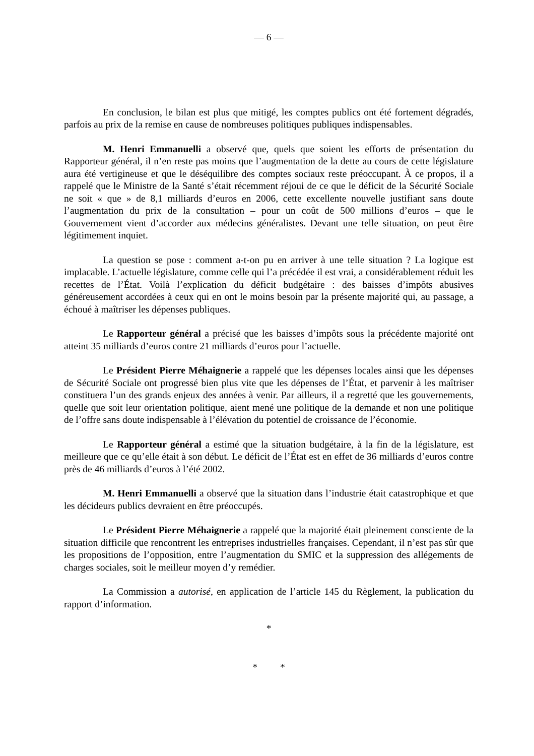— 6 —
En conclusion, le bilan est plus que mitigé, les comptes publics ont été fortement dégradés, parfois au prix de la remise en cause de nombreuses politiques publiques indispensables.
M. Henri Emmanuelli a observé que, quels que soient les efforts de présentation du Rapporteur général, il n’en reste pas moins que l’augmentation de la dette au cours de cette législature aura été vertigineuse et que le déséquilibre des comptes sociaux reste préoccupant. À ce propos, il a rappelé que le Ministre de la Santé s’était récemment réjoui de ce que le déficit de la Sécurité Sociale ne soit « que » de 8,1 milliards d’euros en 2006, cette excellente nouvelle justifiant sans doute l’augmentation du prix de la consultation – pour un coût de 500 millions d’euros – que le Gouvernement vient d’accorder aux médecins généralistes. Devant une telle situation, on peut être légitimement inquiet.
La question se pose : comment a-t-on pu en arriver à une telle situation ? La logique est implacable. L’actuelle législature, comme celle qui l’a précédée il est vrai, a considérablement réduit les recettes de l’État. Voilà l’explication du déficit budgétaire : des baisses d’impôts abusives généreusement accordées à ceux qui en ont le moins besoin par la présente majorité qui, au passage, a échoué à maîtriser les dépenses publiques.
Le Rapporteur général a précisé que les baisses d’impôts sous la précédente majorité ont atteint 35 milliards d’euros contre 21 milliards d’euros pour l’actuelle.
Le Président Pierre Méhaignerie a rappelé que les dépenses locales ainsi que les dépenses de Sécurité Sociale ont progressé bien plus vite que les dépenses de l’État, et parvenir à les maîtriser constituera l’un des grands enjeux des années à venir. Par ailleurs, il a regretté que les gouvernements, quelle que soit leur orientation politique, aient mené une politique de la demande et non une politique de l’offre sans doute indispensable à l’élévation du potentiel de croissance de l’économie.
Le Rapporteur général a estimé que la situation budgétaire, à la fin de la législature, est meilleure que ce qu’elle était à son début. Le déficit de l’État est en effet de 36 milliards d’euros contre près de 46 milliards d’euros à l’été 2002.
M. Henri Emmanuelli a observé que la situation dans l’industrie était catastrophique et que les décideurs publics devraient en être préoccupés.
Le Président Pierre Méhaignerie a rappelé que la majorité était pleinement consciente de la situation difficile que rencontrent les entreprises industrielles françaises. Cependant, il n’est pas sûr que les propositions de l’opposition, entre l’augmentation du SMIC et la suppression des allégements de charges sociales, soit le meilleur moyen d’y remédier.
La Commission a autorisé, en application de l’article 145 du Règlement, la publication du rapport d’information.
*
* *